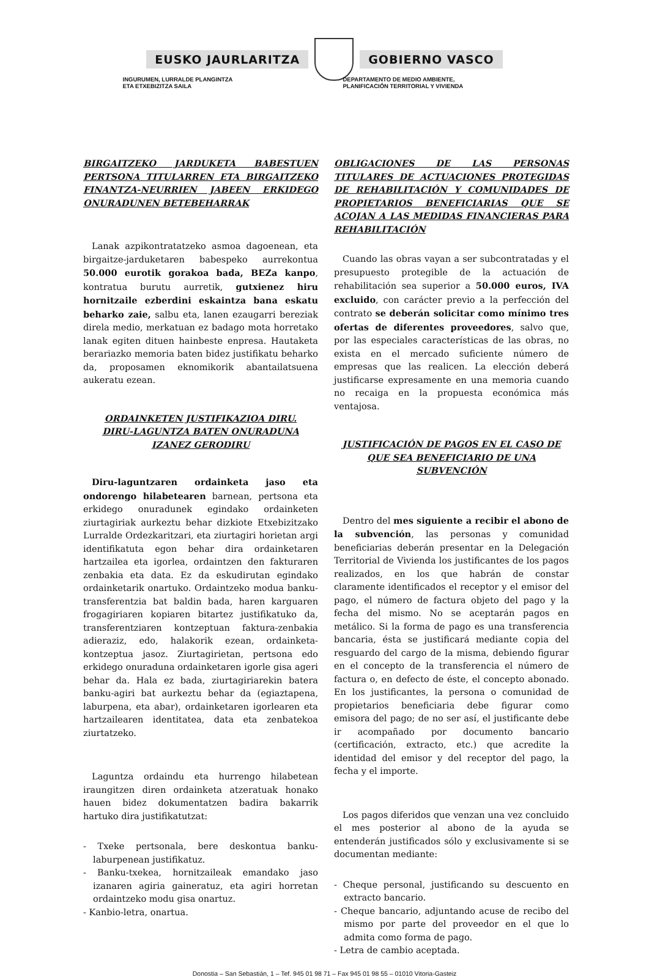EUSKO JAURLARITZA GOBIERNO VASCO
INGURUMEN, LURRALDE PLANGINTZA
ETA ETXEBIZITZA SAILA
DEPARTAMENTO DE MEDIO AMBIENTE,
PLANIFICACIÓN TERRITORIAL Y VIVIENDA
BIRGAITZEKO JARDUKETA BABESTUEN PERTSONA TITULARREN ETA BIRGAITZEKO FINANTZA-NEURRIEN JABEEN ERKIDEGO ONURADUNEN BETEBEHARRAK
Lanak azpikontratatzeko asmoa dagoenean, eta birgaitze-jarduketaren babespeko aurrekontua 50.000 eurotik gorakoa bada, BEZa kanpo, kontratua burutu aurretik, gutxienez hiru hornitzaile ezberdini eskaintza bana eskatu beharko zaie, salbu eta, lanen ezaugarri bereziak direla medio, merkatuan ez badago mota horretako lanak egiten dituen hainbeste enpresa. Hautaketa berariazko memoria baten bidez justifikatu beharko da, proposamen eknomikorik abantailatsuena aukeratu ezean.
ORDAINKETEN JUSTIFIKAZIOA DIRU.
DIRU-LAGUNTZA BATEN ONURADUNA IZANEZ GERODIRU
Diru-laguntzaren ordainketa jaso eta ondorengo hilabetearen barnean, pertsona eta erkidego onuradunek egindako ordainketen ziurtagiriak aurkeztu behar dizkiote Etxebizitzako Lurralde Ordezkaritzari, eta ziurtagiri horietan argi identifikatuta egon behar dira ordainketaren hartzailea eta igorlea, ordaintzen den fakturaren zenbakia eta data. Ez da eskudirutan egindako ordainketarik onartuko. Ordaintzeko modua banku-transferentzia bat baldin bada, haren karguaren frogagiriaren kopiaren bitartez justifikatuko da, transferentziaren kontzeptuan faktura-zenbakia adieraziz, edo, halakorik ezean, ordainketa-kontzeptua jasoz. Ziurtagirietan, pertsona edo erkidego onuraduna ordainketaren igorle gisa ageri behar da. Hala ez bada, ziurtagiriarekin batera banku-agiri bat aurkeztu behar da (egiaztapena, laburpena, eta abar), ordainketaren igorlearen eta hartzailearen identitatea, data eta zenbatekoa ziurtatzeko.
Laguntza ordaindu eta hurrengo hilabetean iraungitzen diren ordainketa atzeratuak honako hauen bidez dokumentatzen badira bakarrik hartuko dira justifikatutzat:
- Txeke pertsonala, bere deskontua banku-laburpenean justifikatuz.
- Banku-txekea, hornitzaileak emandako jaso izanaren agiria gaineratuz, eta agiri horretan ordaintzeko modu gisa onartuz.
- Kanbio-letra, onartua.
OBLIGACIONES DE LAS PERSONAS TITULARES DE ACTUACIONES PROTEGIDAS DE REHABILITACIÓN Y COMUNIDADES DE PROPIETARIOS BENEFICIARIAS QUE SE ACOJAN A LAS MEDIDAS FINANCIERAS PARA REHABILITACIÓN
Cuando las obras vayan a ser subcontratadas y el presupuesto protegible de la actuación de rehabilitación sea superior a 50.000 euros, IVA excluido, con carácter previo a la perfección del contrato se deberán solicitar como mínimo tres ofertas de diferentes proveedores, salvo que, por las especiales características de las obras, no exista en el mercado suficiente número de empresas que las realicen. La elección deberá justificarse expresamente en una memoria cuando no recaiga en la propuesta económica más ventajosa.
JUSTIFICACIÓN DE PAGOS EN EL CASO DE QUE SEA BENEFICIARIO DE UNA SUBVENCIÓN
Dentro del mes siguiente a recibir el abono de la subvención, las personas y comunidad beneficiarias deberán presentar en la Delegación Territorial de Vivienda los justificantes de los pagos realizados, en los que habrán de constar claramente identificados el receptor y el emisor del pago, el número de factura objeto del pago y la fecha del mismo. No se aceptarán pagos en metálico. Si la forma de pago es una transferencia bancaria, ésta se justificará mediante copia del resguardo del cargo de la misma, debiendo figurar en el concepto de la transferencia el número de factura o, en defecto de éste, el concepto abonado. En los justificantes, la persona o comunidad de propietarios beneficiaria debe figurar como emisora del pago; de no ser así, el justificante debe ir acompañado por documento bancario (certificación, extracto, etc.) que acredite la identidad del emisor y del receptor del pago, la fecha y el importe.
Los pagos diferidos que venzan una vez concluido el mes posterior al abono de la ayuda se entenderán justificados sólo y exclusivamente si se documentan mediante:
- Cheque personal, justificando su descuento en extracto bancario.
- Cheque bancario, adjuntando acuse de recibo del mismo por parte del proveedor en el que lo admita como forma de pago.
- Letra de cambio aceptada.
Donostia – San Sebastián, 1 – Tef. 945 01 98 71 – Fax 945 01 98 55 – 01010 Vitoria-Gasteiz